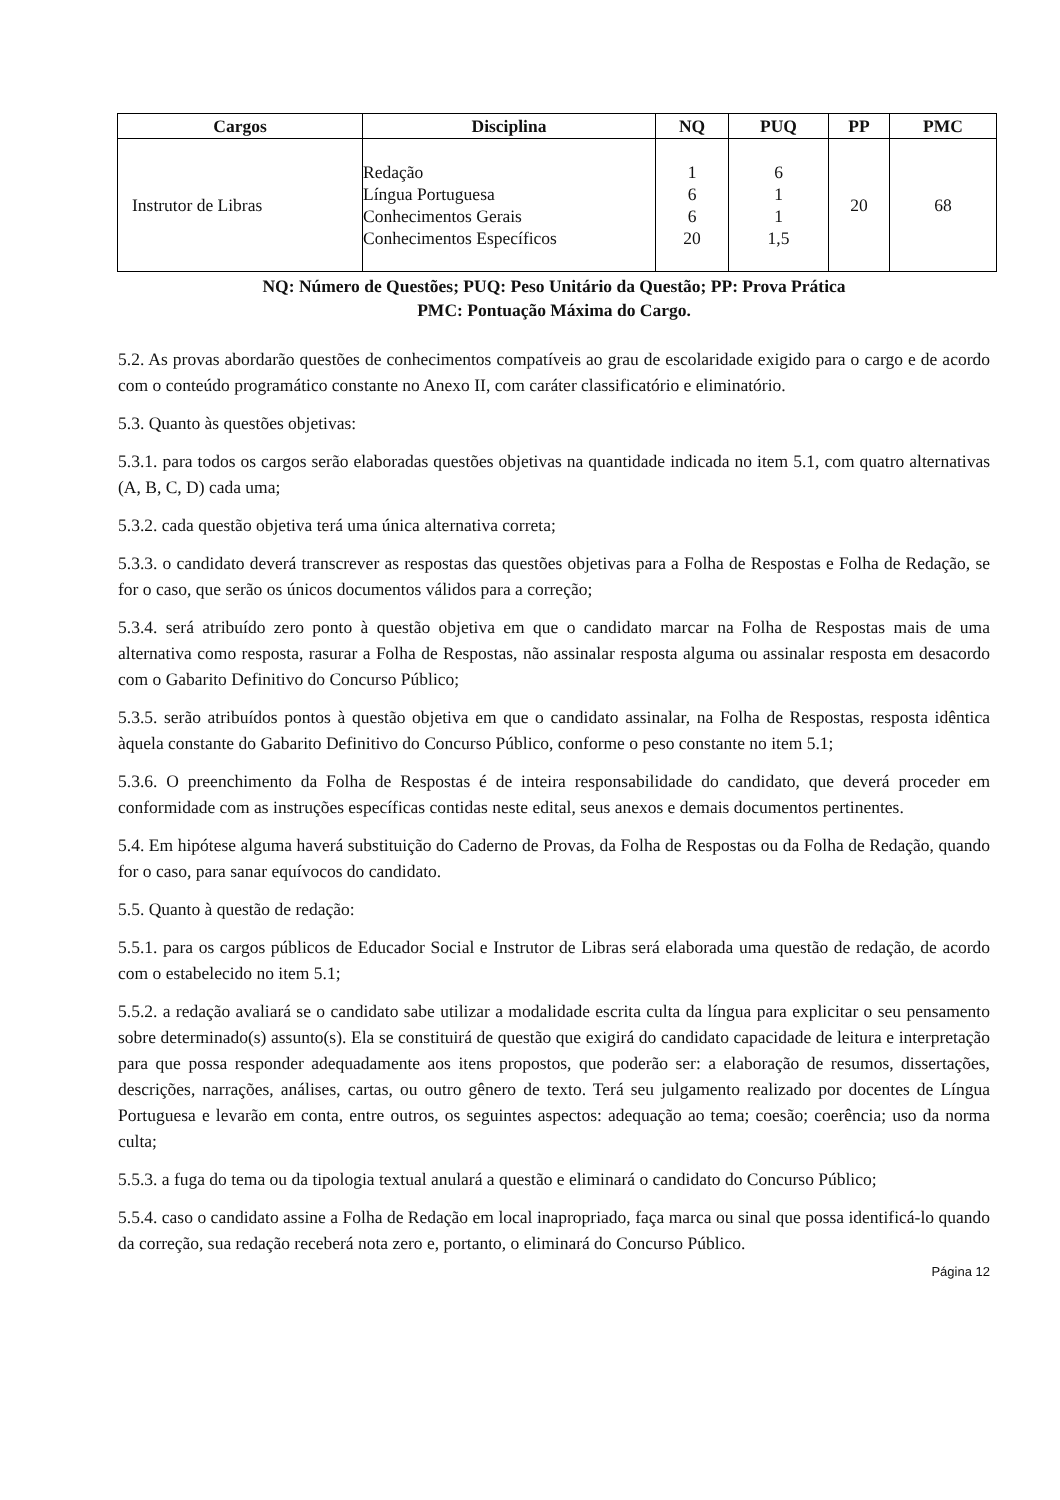| Cargos | Disciplina | NQ | PUQ | PP | PMC |
| --- | --- | --- | --- | --- | --- |
| Instrutor de Libras | Redação Língua Portuguesa Conhecimentos Gerais Conhecimentos Específicos | 1 6 6 20 | 6 1 1 1,5 | 20 | 68 |
NQ: Número de Questões; PUQ: Peso Unitário da Questão; PP: Prova Prática
PMC: Pontuação Máxima do Cargo.
5.2. As provas abordarão questões de conhecimentos compatíveis ao grau de escolaridade exigido para o cargo e de acordo com o conteúdo programático constante no Anexo II, com caráter classificatório e eliminatório.
5.3. Quanto às questões objetivas:
5.3.1. para todos os cargos serão elaboradas questões objetivas na quantidade indicada no item 5.1, com quatro alternativas (A, B, C, D) cada uma;
5.3.2. cada questão objetiva terá uma única alternativa correta;
5.3.3. o candidato deverá transcrever as respostas das questões objetivas para a Folha de Respostas e Folha de Redação, se for o caso, que serão os únicos documentos válidos para a correção;
5.3.4. será atribuído zero ponto à questão objetiva em que o candidato marcar na Folha de Respostas mais de uma alternativa como resposta, rasurar a Folha de Respostas, não assinalar resposta alguma ou assinalar resposta em desacordo com o Gabarito Definitivo do Concurso Público;
5.3.5. serão atribuídos pontos à questão objetiva em que o candidato assinalar, na Folha de Respostas, resposta idêntica àquela constante do Gabarito Definitivo do Concurso Público, conforme o peso constante no item 5.1;
5.3.6. O preenchimento da Folha de Respostas é de inteira responsabilidade do candidato, que deverá proceder em conformidade com as instruções específicas contidas neste edital, seus anexos e demais documentos pertinentes.
5.4. Em hipótese alguma haverá substituição do Caderno de Provas, da Folha de Respostas ou da Folha de Redação, quando for o caso, para sanar equívocos do candidato.
5.5. Quanto à questão de redação:
5.5.1. para os cargos públicos de Educador Social e Instrutor de Libras será elaborada uma questão de redação, de acordo com o estabelecido no item 5.1;
5.5.2. a redação avaliará se o candidato sabe utilizar a modalidade escrita culta da língua para explicitar o seu pensamento sobre determinado(s) assunto(s). Ela se constituirá de questão que exigirá do candidato capacidade de leitura e interpretação para que possa responder adequadamente aos itens propostos, que poderão ser: a elaboração de resumos, dissertações, descrições, narrações, análises, cartas, ou outro gênero de texto. Terá seu julgamento realizado por docentes de Língua Portuguesa e levarão em conta, entre outros, os seguintes aspectos: adequação ao tema; coesão; coerência; uso da norma culta;
5.5.3. a fuga do tema ou da tipologia textual anulará a questão e eliminará o candidato do Concurso Público;
5.5.4. caso o candidato assine a Folha de Redação em local inapropriado, faça marca ou sinal que possa identificá-lo quando da correção, sua redação receberá nota zero e, portanto, o eliminará do Concurso Público.
Página 12